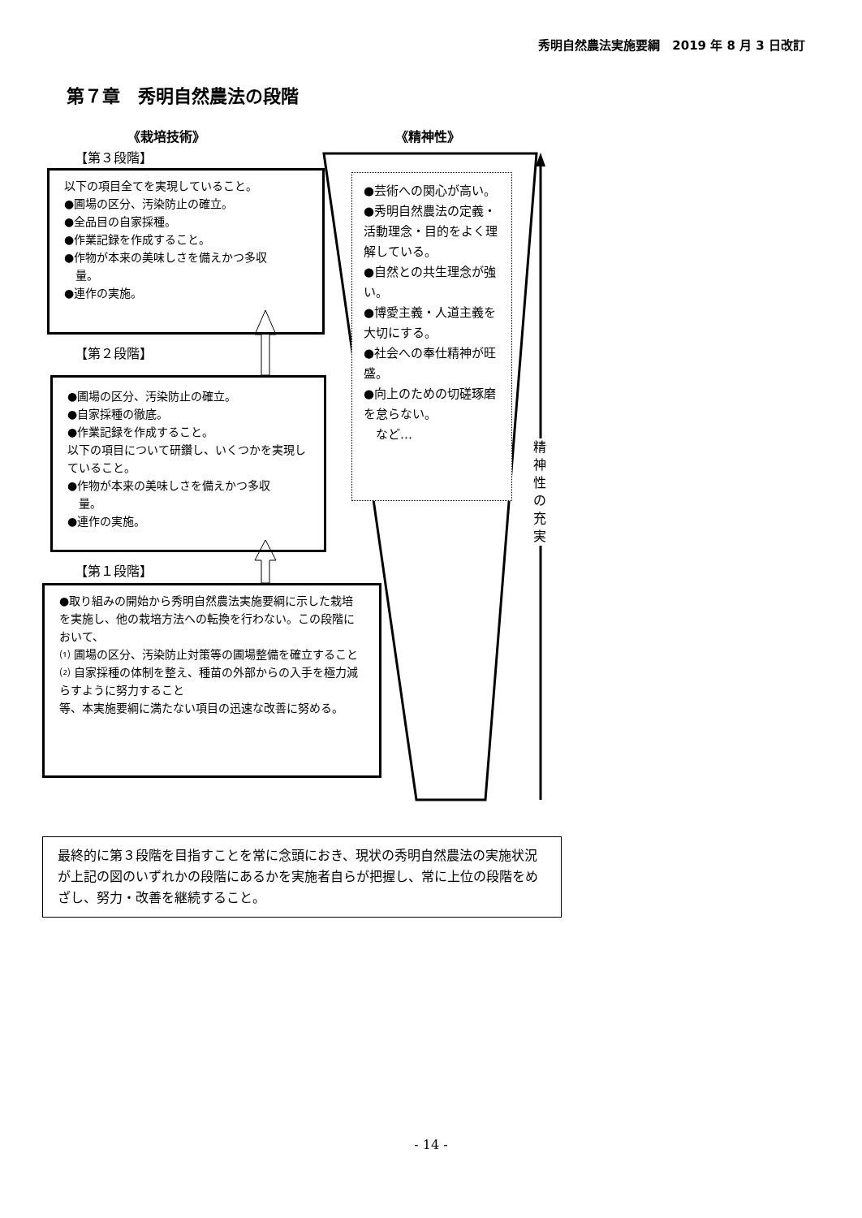秀明自然農法実施要綱　2019 年 8 月 3 日改訂
第７章　秀明自然農法の段階
《栽培技術》 《精神性》
【第３段階】
以下の項目全てを実現していること。
●圃場の区分、汚染防止の確立。
●全品目の自家採種。
●作業記録を作成すること。
●作物が本来の美味しさを備えかつ多収
　量。
●連作の実施。
【第２段階】
●圃場の区分、汚染防止の確立。
●自家採種の徹底。
●作業記録を作成すること。
以下の項目について研鑽し、いくつかを実現していること。
●作物が本来の美味しさを備えかつ多収
　量。
●連作の実施。
【第１段階】
●取り組みの開始から秀明自然農法実施要綱に示した栽培を実施し、他の栽培方法への転換を行わない。この段階において、
⑴ 圃場の区分、汚染防止対策等の圃場整備を確立すること
⑵ 自家採種の体制を整え、種苗の外部からの入手を極力減らすように努力すること
等、本実施要綱に満たない項目の迅速な改善に努める。
●芸術への関心が高い。
●秀明自然農法の定義・活動理念・目的をよく理解している。
●自然との共生理念が強い。
●博愛主義・人道主義を大切にする。
●社会への奉仕精神が旺盛。
●向上のための切磋琢磨を怠らない。
　など…
精
神
性
の
充
実
最終的に第３段階を目指すことを常に念頭におき、現状の秀明自然農法の実施状況が上記の図のいずれかの段階にあるかを実施者自らが把握し、常に上位の段階をめざし、努力・改善を継続すること。
- 14 -